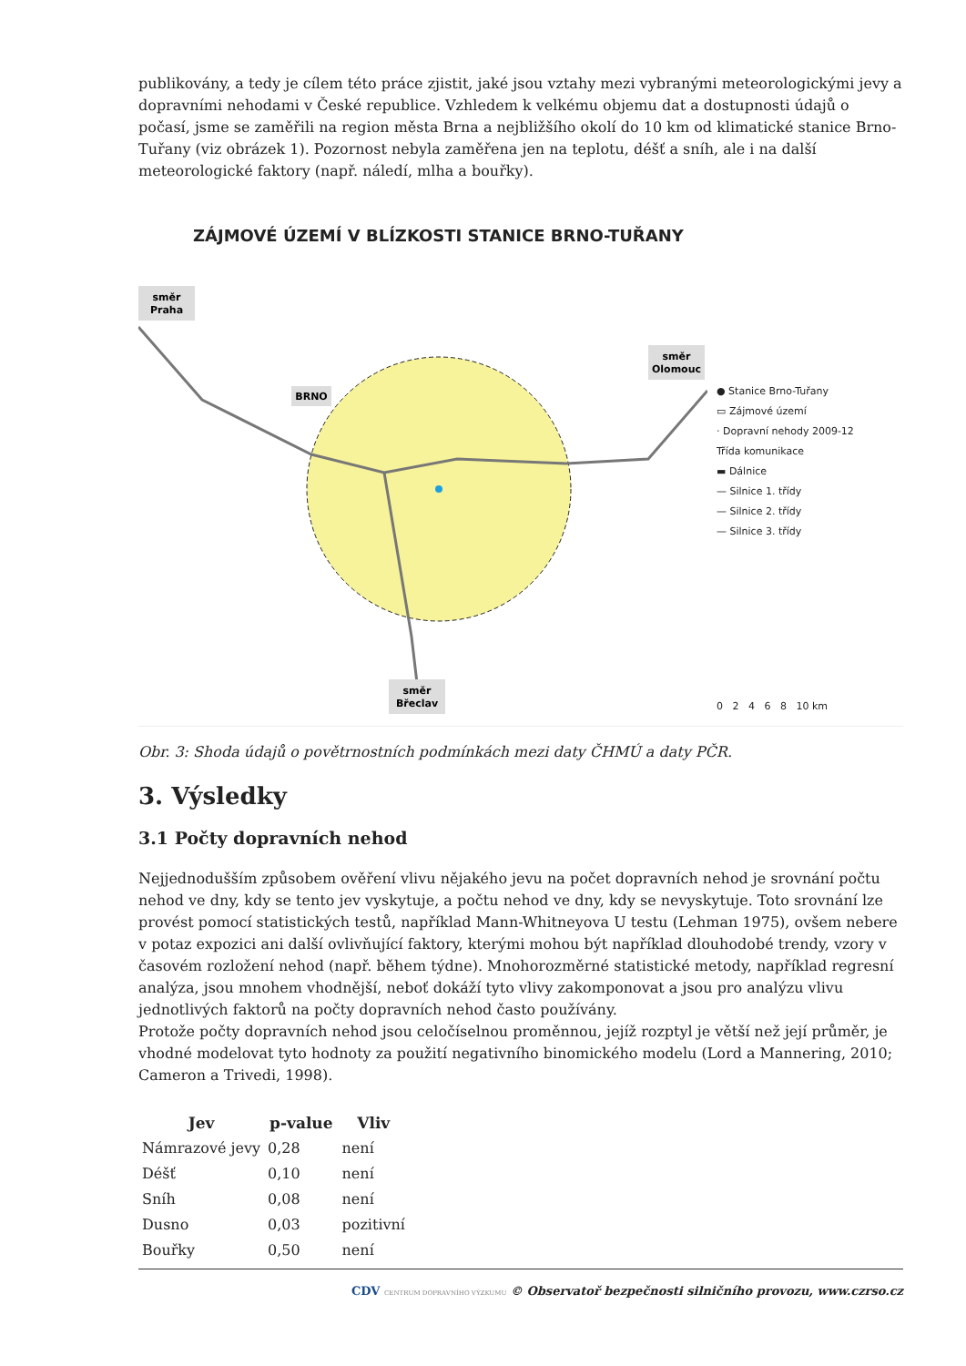publikovány, a tedy je cílem této práce zjistit, jaké jsou vztahy mezi vybranými meteorologickými jevy a dopravními nehodami v České republice. Vzhledem k velkému objemu dat a dostupnosti údajů o počasí, jsme se zaměřili na region města Brna a nejbližšího okolí do 10 km od klimatické stanice Brno-Tuřany (viz obrázek 1). Pozornost nebyla zaměřena jen na teplotu, déšť a sníh, ale i na další meteorologické faktory (např. náledí, mlha a bouřky).
ZÁJMOVÉ ÚZEMÍ V BLÍZKOSTI STANICE BRNO-TUŘANY
směr
Praha
směr
Olomouc
BRNO
směr
Břeclav
● Stanice Brno-Tuřany
▭ Zájmové území
· Dopravní nehody 2009-12
Třída komunikace
▬ Dálnice
— Silnice 1. třídy
— Silnice 2. třídy
— Silnice 3. třídy
0 2 4 6 8 10 km
Obr. 3: Shoda údajů o povětrnostních podmínkách mezi daty ČHMÚ a daty PČR.
3. Výsledky
3.1 Počty dopravních nehod
Nejjednodušším způsobem ověření vlivu nějakého jevu na počet dopravních nehod je srovnání počtu nehod ve dny, kdy se tento jev vyskytuje, a počtu nehod ve dny, kdy se nevyskytuje. Toto srovnání lze provést pomocí statistických testů, například Mann-Whitneyova U testu (Lehman 1975), ovšem nebere v potaz expozici ani další ovlivňující faktory, kterými mohou být například dlouhodobé trendy, vzory v časovém rozložení nehod (např. během týdne). Mnohorozměrné statistické metody, například regresní analýza, jsou mnohem vhodnější, neboť dokáží tyto vlivy zakomponovat a jsou pro analýzu vlivu jednotlivých faktorů na počty dopravních nehod často používány.
Protože počty dopravních nehod jsou celočíselnou proměnnou, jejíž rozptyl je větší než její průměr, je vhodné modelovat tyto hodnoty za použití negativního binomického modelu (Lord a Mannering, 2010; Cameron a Trivedi, 1998).
| Jev | p-value | Vliv |
| --- | --- | --- |
| Námrazové jevy | 0,28 | není |
| Déšť | 0,10 | není |
| Sníh | 0,08 | není |
| Dusno | 0,03 | pozitivní |
| Bouřky | 0,50 | není |
CDV CENTRUM DOPRAVNÍHO VÝZKUMU © Observatoř bezpečnosti silničního provozu, www.czrso.cz